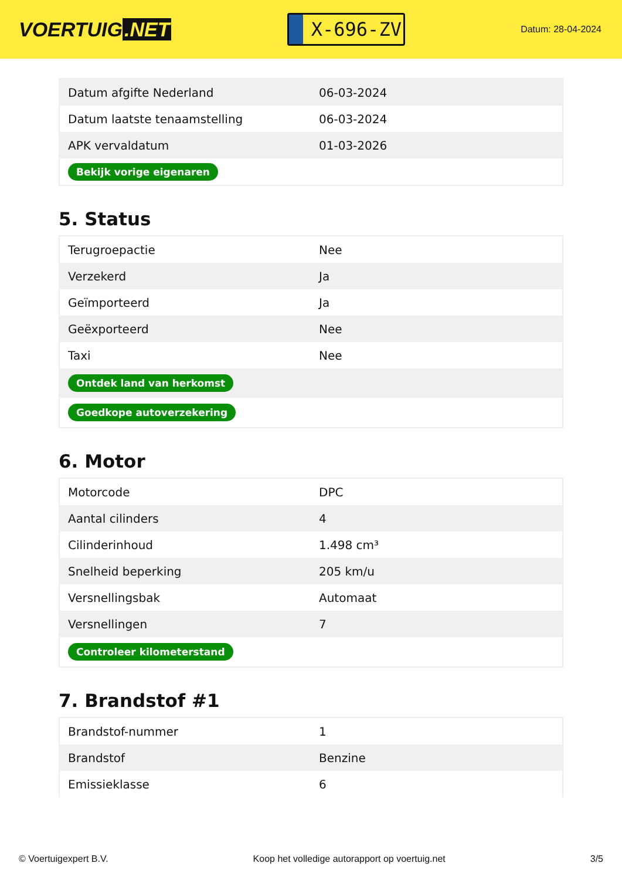VOERTUIG.NET
X-696-ZV
Datum: 28-04-2024
| Datum afgifte Nederland | 06-03-2024 |
| Datum laatste tenaamstelling | 06-03-2024 |
| APK vervaldatum | 01-03-2026 |
| Bekijk vorige eigenaren | |
5. Status
| Terugroepactie | Nee |
| Verzekerd | Ja |
| Geïmporteerd | Ja |
| Geëxporteerd | Nee |
| Taxi | Nee |
| Ontdek land van herkomst | |
| Goedkope autoverzekering | |
6. Motor
| Motorcode | DPC |
| Aantal cilinders | 4 |
| Cilinderinhoud | 1.498 cm³ |
| Snelheid beperking | 205 km/u |
| Versnellingsbak | Automaat |
| Versnellingen | 7 |
| Controleer kilometerstand | |
7. Brandstof #1
| Brandstof-nummer | 1 |
| Brandstof | Benzine |
| Emissieklasse | 6 |
© Voertuigexpert B.V. Koop het volledige autorapport op voertuig.net 3/5